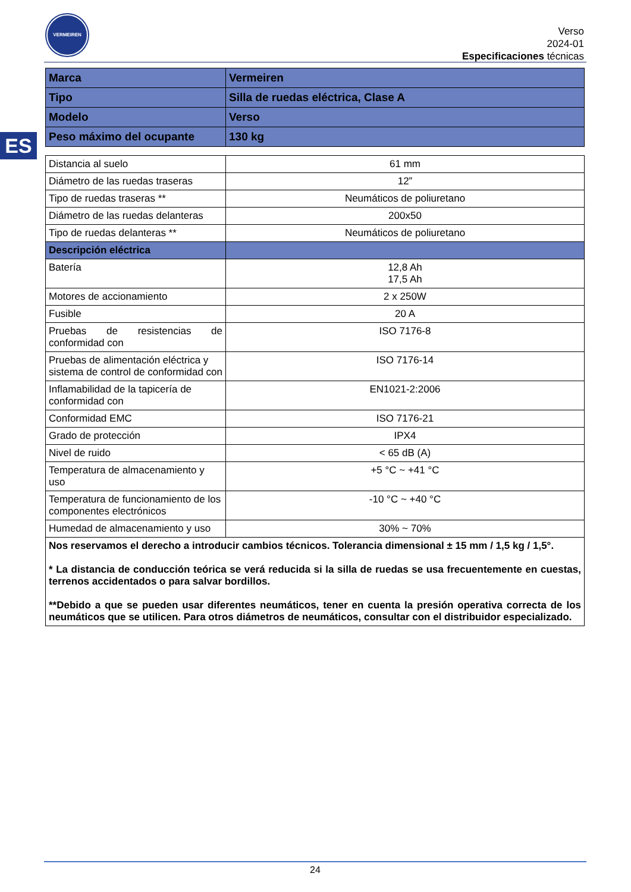VERMEIREN
Verso
2024-01
Especificaciones técnicas
ES
| Marca | Vermeiren |
| Tipo | Silla de ruedas eléctrica, Clase A |
| Modelo | Verso |
| Peso máximo del ocupante | 130 kg |
| Distancia al suelo | 61 mm |
| Diámetro de las ruedas traseras | 12” |
| Tipo de ruedas traseras ** | Neumáticos de poliuretano |
| Diámetro de las ruedas delanteras | 200x50 |
| Tipo de ruedas delanteras ** | Neumáticos de poliuretano |
| Descripción eléctrica | |
| Batería | 12,8 Ah 17,5 Ah |
| Motores de accionamiento | 2 x 250W |
| Fusible | 20 A |
| Pruebas de resistencias de conformidad con | ISO 7176-8 |
| Pruebas de alimentación eléctrica y sistema de control de conformidad con | ISO 7176-14 |
| Inflamabilidad de la tapicería de conformidad con | EN1021-2:2006 |
| Conformidad EMC | ISO 7176-21 |
| Grado de protección | IPX4 |
| Nivel de ruido | < 65 dB (A) |
| Temperatura de almacenamiento y uso | +5 °C ~ +41 °C |
| Temperatura de funcionamiento de los componentes electrónicos | -10 °C ~ +40 °C |
| Humedad de almacenamiento y uso | 30% ~ 70% |
| Nos reservamos el derecho a introducir cambios técnicos. Tolerancia dimensional ± 15 mm / 1,5 kg / 1,5°. * La distancia de conducción teórica se verá reducida si la silla de ruedas se usa frecuentemente en cuestas, terrenos accidentados o para salvar bordillos. **Debido a que se pueden usar diferentes neumáticos, tener en cuenta la presión operativa correcta de los neumáticos que se utilicen. Para otros diámetros de neumáticos, consultar con el distribuidor especializado. | |
24